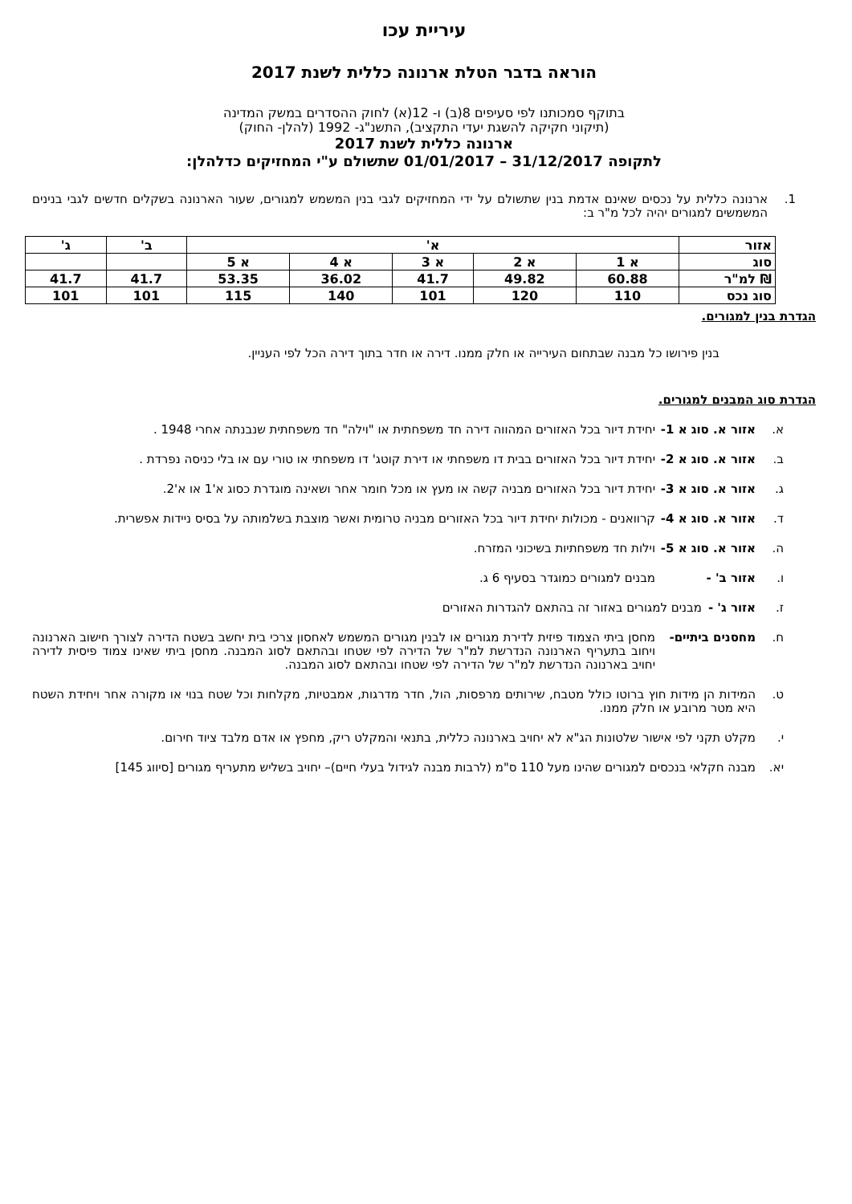עיריית עכו
הוראה בדבר הטלת ארנונה כללית לשנת 2017
בתוקף סמכותנו לפי סעיפים 8(ב) ו- 12(א) לחוק ההסדרים במשק המדינה
(תיקוני חקיקה להשגת יעדי התקציב), התשנ"ג- 1992 (להלן- החוק)
ארנונה כללית לשנת 2017
לתקופה 31/12/2017 – 01/01/2017 שתשולם ע"י המחזיקים כדלהלן:
1. ארנונה כללית על נכסים שאינם אדמת בנין שתשולם על ידי המחזיקים לגבי בנין המשמש למגורים, שעור הארנונה בשקלים חדשים לגבי בנינים המשמשים למגורים יהיה לכל מ"ר ב:
| אזור | א' | | | | | ב' | ג' |
| סוג | א 1 | א 2 | א 3 | א 4 | א 5 | | |
| ₪ למ"ר | 60.88 | 49.82 | 41.7 | 36.02 | 53.35 | 41.7 | 41.7 |
| סוג נכס | 110 | 120 | 101 | 140 | 115 | 101 | 101 |
הגדרת בנין למגורים.
בנין פירושו כל מבנה שבתחום העירייה או חלק ממנו. דירה או חדר בתוך דירה הכל לפי העניין.
הגדרת סוג המבנים למגורים.
א. אזור א. סוג א 1- יחידת דיור בכל האזורים המהווה דירה חד משפחתית או "וילה" חד משפחתית שנבנתה אחרי 1948 .
ב. אזור א. סוג א 2- יחידת דיור בכל האזורים בבית דו משפחתי או דירת קוטג' דו משפחתי או טורי עם או בלי כניסה נפרדת .
ג. אזור א. סוג א 3- יחידת דיור בכל האזורים מבניה קשה או מעץ או מכל חומר אחר ושאינה מוגדרת כסוג א'1 או א'2.
ד. אזור א. סוג א 4- קרוואנים - מכולות יחידת דיור בכל האזורים מבניה טרומית ואשר מוצבת בשלמותה על בסיס ניידות אפשרית.
ה. אזור א. סוג א 5- וילות חד משפחתיות בשיכוני המזרח.
ו. אזור ב' - מבנים למגורים כמוגדר בסעיף 6 ג.
ז. אזור ג' - מבנים למגורים באזור זה בהתאם להגדרות האזורים
ח. מחסנים ביתיים- מחסן ביתי הצמוד פיזית לדירת מגורים או לבנין מגורים המשמש לאחסון צרכי בית יחשב בשטח הדירה לצורך חישוב הארנונה ויחוב בתעריף הארנונה הנדרשת למ"ר של הדירה לפי שטחו ובהתאם לסוג המבנה. מחסן ביתי שאינו צמוד פיסית לדירה יחויב בארנונה הנדרשת למ"ר של הדירה לפי שטחו ובהתאם לסוג המבנה.
ט. המידות הן מידות חוץ ברוטו כולל מטבח, שירותים מרפסות, הול, חדר מדרגות, אמבטיות, מקלחות וכל שטח בנוי או מקורה אחר ויחידת השטח היא מטר מרובע או חלק ממנו.
י. מקלט תקני לפי אישור שלטונות הג"א לא יחויב בארנונה כללית, בתנאי והמקלט ריק, מחפץ או אדם מלבד ציוד חירום.
יא. מבנה חקלאי בנכסים למגורים שהינו מעל 110 ס"מ (לרבות מבנה לגידול בעלי חיים)– יחויב בשליש מתעריף מגורים [סיווג 145]